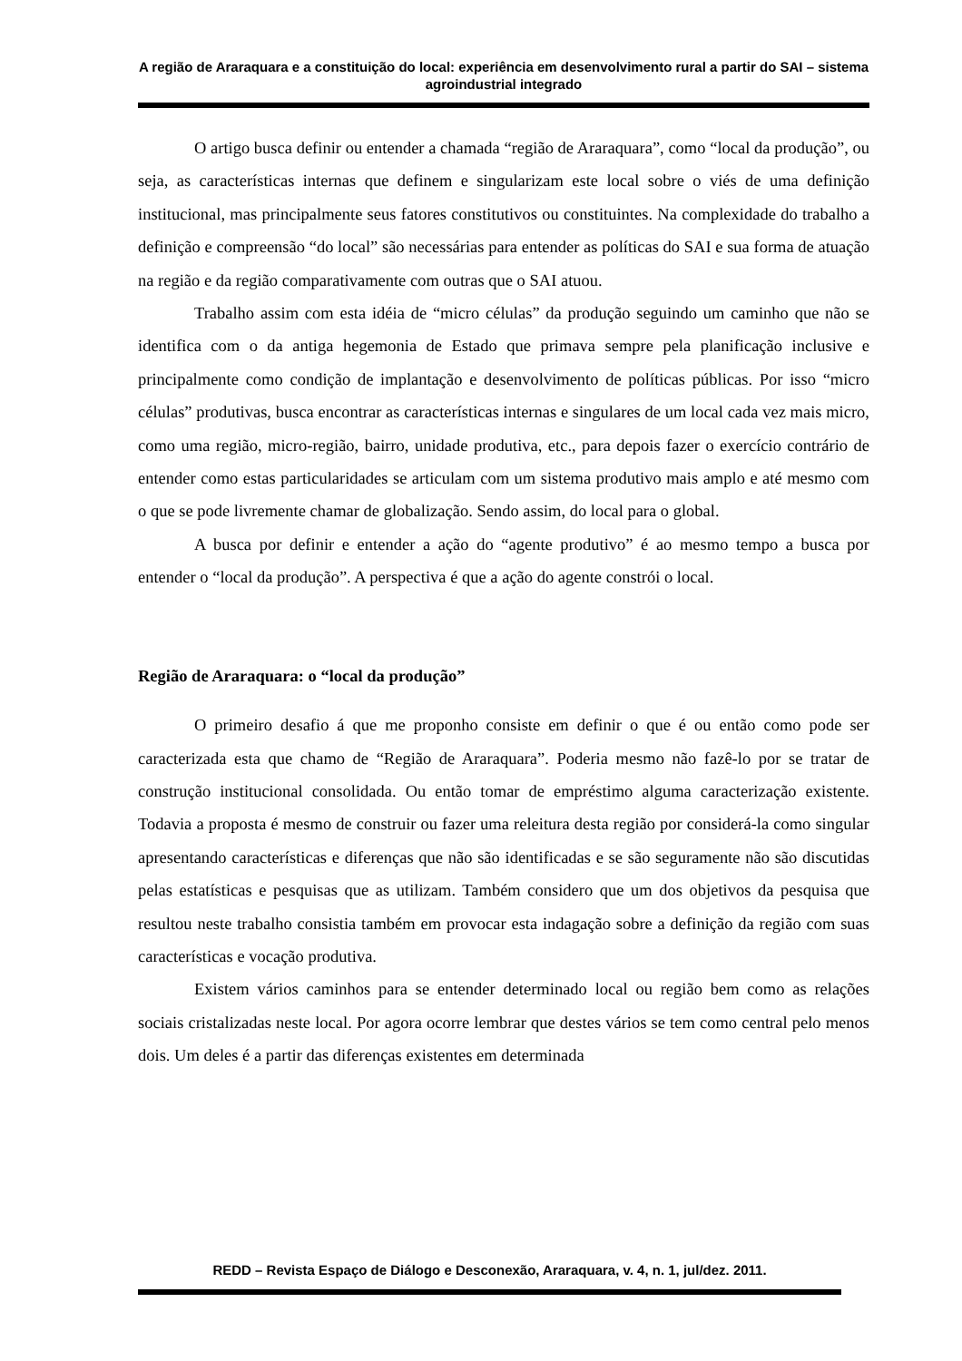A região de Araraquara e a constituição do local: experiência em desenvolvimento rural a partir do SAI – sistema agroindustrial integrado
O artigo busca definir ou entender a chamada “região de Araraquara”, como “local da produção”, ou seja, as características internas que definem e singularizam este local sobre o viés de uma definição institucional, mas principalmente seus fatores constitutivos ou constituintes. Na complexidade do trabalho a definição e compreensão “do local” são necessárias para entender as políticas do SAI e sua forma de atuação na região e da região comparativamente com outras que o SAI atuou.
Trabalho assim com esta idéia de “micro células” da produção seguindo um caminho que não se identifica com o da antiga hegemonia de Estado que primava sempre pela planificação inclusive e principalmente como condição de implantação e desenvolvimento de políticas públicas. Por isso “micro células” produtivas, busca encontrar as características internas e singulares de um local cada vez mais micro, como uma região, micro-região, bairro, unidade produtiva, etc., para depois fazer o exercício contrário de entender como estas particularidades se articulam com um sistema produtivo mais amplo e até mesmo com o que se pode livremente chamar de globalização. Sendo assim, do local para o global.
A busca por definir e entender a ação do “agente produtivo” é ao mesmo tempo a busca por entender o “local da produção”. A perspectiva é que a ação do agente constrói o local.
Região de Araraquara: o “local da produção”
O primeiro desafio á que me proponho consiste em definir o que é ou então como pode ser caracterizada esta que chamo de “Região de Araraquara”. Poderia mesmo não fazê-lo por se tratar de construção institucional consolidada. Ou então tomar de empréstimo alguma caracterização existente. Todavia a proposta é mesmo de construir ou fazer uma releitura desta região por considerá-la como singular apresentando características e diferenças que não são identificadas e se são seguramente não são discutidas pelas estatísticas e pesquisas que as utilizam. Também considero que um dos objetivos da pesquisa que resultou neste trabalho consistia também em provocar esta indagação sobre a definição da região com suas características e vocação produtiva.
Existem vários caminhos para se entender determinado local ou região bem como as relações sociais cristalizadas neste local. Por agora ocorre lembrar que destes vários se tem como central pelo menos dois. Um deles é a partir das diferenças existentes em determinada
REDD – Revista Espaço de Diálogo e Desconexão, Araraquara, v. 4, n. 1, jul/dez. 2011.